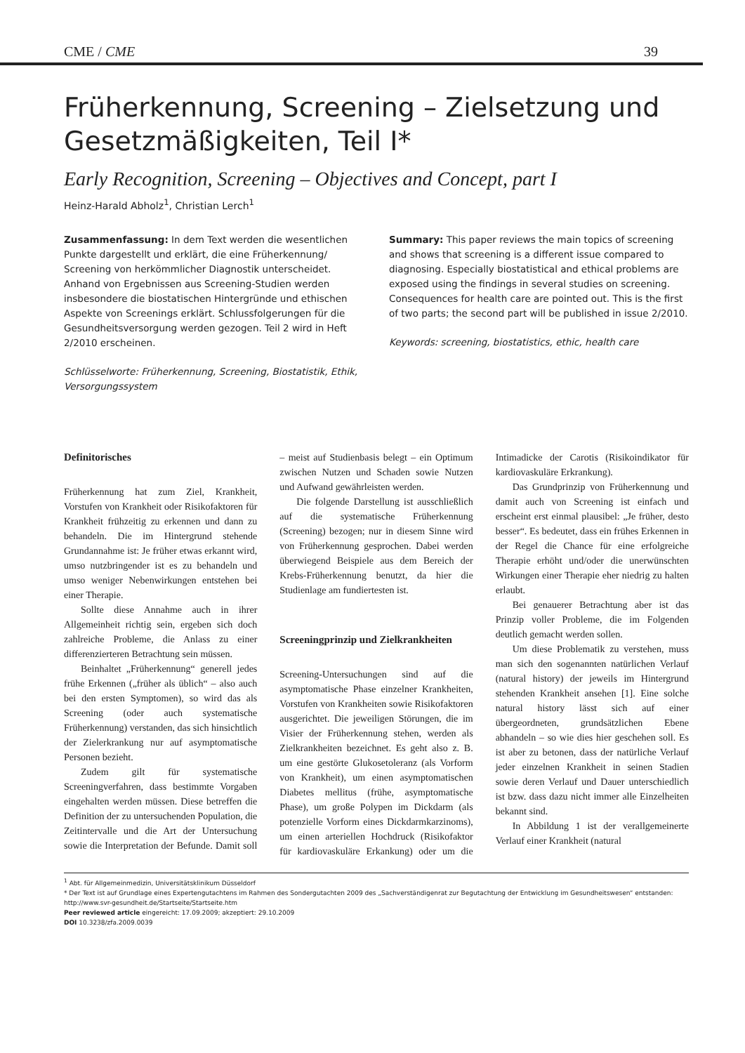CME / CME 39
Früherkennung, Screening – Zielsetzung und Gesetzmäßigkeiten, Teil I*
Early Recognition, Screening – Objectives and Concept, part I
Heinz-Harald Abholz<sup>1</sup>, Christian Lerch<sup>1</sup>
Zusammenfassung: In dem Text werden die wesentlichen Punkte dargestellt und erklärt, die eine Früherkennung/ Screening von herkömmlicher Diagnostik unterscheidet. Anhand von Ergebnissen aus Screening-Studien werden insbesondere die biostatischen Hintergründe und ethischen Aspekte von Screenings erklärt. Schlussfolgerungen für die Gesundheitsversorgung werden gezogen. Teil 2 wird in Heft 2/2010 erscheinen.
Schlüsselworte: Früherkennung, Screening, Biostatistik, Ethik, Versorgungssystem
Summary: This paper reviews the main topics of screening and shows that screening is a different issue compared to diagnosing. Especially biostatistical and ethical problems are exposed using the findings in several studies on screening. Consequences for health care are pointed out. This is the first of two parts; the second part will be published in issue 2/2010.
Keywords: screening, biostatistics, ethic, health care
Definitorisches
Früherkennung hat zum Ziel, Krankheit, Vorstufen von Krankheit oder Risikofaktoren für Krankheit frühzeitig zu erkennen und dann zu behandeln. Die im Hintergrund stehende Grundannahme ist: Je früher etwas erkannt wird, umso nutzbringender ist es zu behandeln und umso weniger Nebenwirkungen entstehen bei einer Therapie.
Sollte diese Annahme auch in ihrer Allgemeinheit richtig sein, ergeben sich doch zahlreiche Probleme, die Anlass zu einer differenzierteren Betrachtung sein müssen.
Beinhaltet „Früherkennung“ generell jedes frühe Erkennen („früher als üblich“ – also auch bei den ersten Symptomen), so wird das als Screening (oder auch systematische Früherkennung) verstanden, das sich hinsichtlich der Zielerkrankung nur auf asymptomatische Personen bezieht.
Zudem gilt für systematische Screeningverfahren, dass bestimmte Vorgaben eingehalten werden müssen. Diese betreffen die Definition der zu untersuchenden Population, die Zeitintervalle und die Art der Untersuchung sowie die Interpretation der Befunde. Damit soll – meist auf Studienbasis belegt – ein Optimum zwischen Nutzen und Schaden sowie Nutzen und Aufwand gewährleisten werden.
Die folgende Darstellung ist ausschließlich auf die systematische Früherkennung (Screening) bezogen; nur in diesem Sinne wird von Früherkennung gesprochen. Dabei werden überwiegend Beispiele aus dem Bereich der Krebs-Früherkennung benutzt, da hier die Studienlage am fundiertesten ist.
Screeningprinzip und Zielkrankheiten
Screening-Untersuchungen sind auf die asymptomatische Phase einzelner Krankheiten, Vorstufen von Krankheiten sowie Risikofaktoren ausgerichtet. Die jeweiligen Störungen, die im Visier der Früherkennung stehen, werden als Zielkrankheiten bezeichnet. Es geht also z. B. um eine gestörte Glukosetoleranz (als Vorform von Krankheit), um einen asymptomatischen Diabetes mellitus (frühe, asymptomatische Phase), um große Polypen im Dickdarm (als potenzielle Vorform eines Dickdarmkarzinoms), um einen arteriellen Hochdruck (Risikofaktor für kardiovaskuläre Erkankung) oder um die Intimadicke der Carotis (Risikoindikator für kardiovaskuläre Erkrankung).
Das Grundprinzip von Früherkennung und damit auch von Screening ist einfach und erscheint erst einmal plausibel: „Je früher, desto besser“. Es bedeutet, dass ein frühes Erkennen in der Regel die Chance für eine erfolgreiche Therapie erhöht und/oder die unerwünschten Wirkungen einer Therapie eher niedrig zu halten erlaubt.
Bei genauerer Betrachtung aber ist das Prinzip voller Probleme, die im Folgenden deutlich gemacht werden sollen.
Um diese Problematik zu verstehen, muss man sich den sogenannten natürlichen Verlauf (natural history) der jeweils im Hintergrund stehenden Krankheit ansehen [1]. Eine solche natural history lässt sich auf einer übergeordneten, grundsätzlichen Ebene abhandeln – so wie dies hier geschehen soll. Es ist aber zu betonen, dass der natürliche Verlauf jeder einzelnen Krankheit in seinen Stadien sowie deren Verlauf und Dauer unterschiedlich ist bzw. dass dazu nicht immer alle Einzelheiten bekannt sind.
In Abbildung 1 ist der verallgemeinerte Verlauf einer Krankheit (natural
<sup>1</sup> Abt. für Allgemeinmedizin, Universitätsklinikum Düsseldorf
* Der Text ist auf Grundlage eines Expertengutachtens im Rahmen des Sondergutachten 2009 des „Sachverständigenrat zur Begutachtung der Entwicklung im Gesundheitswesen“ entstanden: http://www.svr-gesundheit.de/Startseite/Startseite.htm
Peer reviewed article eingereicht: 17.09.2009; akzeptiert: 29.10.2009
DOI 10.3238/zfa.2009.0039